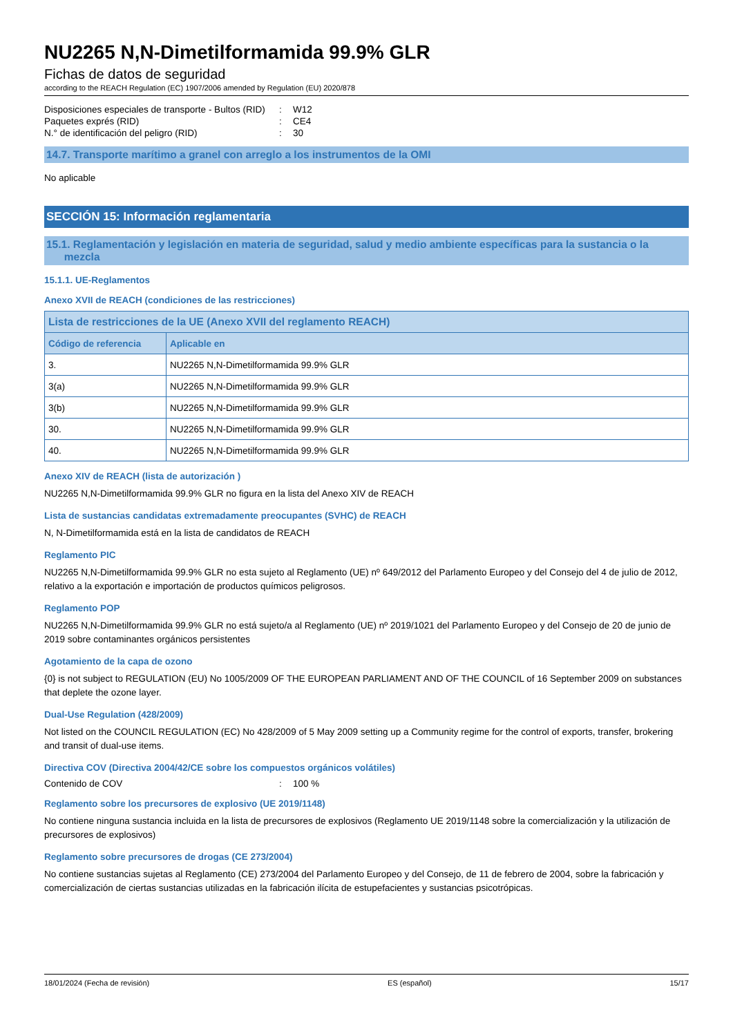NU2265 N,N-Dimetilformamida 99.9% GLR
Fichas de datos de seguridad
according to the REACH Regulation (EC) 1907/2006 amended by Regulation (EU) 2020/878
Disposiciones especiales de transporte - Bultos (RID)
: W12
Paquetes exprés (RID) : CE4
N.° de identificación del peligro (RID) : 30
14.7. Transporte marítimo a granel con arreglo a los instrumentos de la OMI
No aplicable
SECCIÓN 15: Información reglamentaria
15.1. Reglamentación y legislación en materia de seguridad, salud y medio ambiente específicas para la sustancia o la
mezcla
15.1.1. UE-Reglamentos
Anexo XVII de REACH (condiciones de las restricciones)
| Lista de restricciones de la UE (Anexo XVII del reglamento REACH) | |
| --- | --- |
| Código de referencia | Aplicable en |
| 3. | NU2265 N,N-Dimetilformamida 99.9% GLR |
| 3(a) | NU2265 N,N-Dimetilformamida 99.9% GLR |
| 3(b) | NU2265 N,N-Dimetilformamida 99.9% GLR |
| 30. | NU2265 N,N-Dimetilformamida 99.9% GLR |
| 40. | NU2265 N,N-Dimetilformamida 99.9% GLR |
Anexo XIV de REACH (lista de autorización )
NU2265 N,N-Dimetilformamida 99.9% GLR no figura en la lista del Anexo XIV de REACH
Lista de sustancias candidatas extremadamente preocupantes (SVHC) de REACH
N, N-Dimetilformamida está en la lista de candidatos de REACH
Reglamento PIC
NU2265 N,N-Dimetilformamida 99.9% GLR no esta sujeto al Reglamento (UE) nº 649/2012 del Parlamento Europeo y del Consejo del 4 de julio de 2012, relativo a la exportación e importación de productos químicos peligrosos.
Reglamento POP
NU2265 N,N-Dimetilformamida 99.9% GLR no está sujeto/a al Reglamento (UE) nº 2019/1021 del Parlamento Europeo y del Consejo de 20 de junio de 2019 sobre contaminantes orgánicos persistentes
Agotamiento de la capa de ozono
{0} is not subject to REGULATION (EU) No 1005/2009 OF THE EUROPEAN PARLIAMENT AND OF THE COUNCIL of 16 September 2009 on substances that deplete the ozone layer.
Dual-Use Regulation (428/2009)
Not listed on the COUNCIL REGULATION (EC) No 428/2009 of 5 May 2009 setting up a Community regime for the control of exports, transfer, brokering and transit of dual-use items.
Directiva COV (Directiva 2004/42/CE sobre los compuestos orgánicos volátiles)
Contenido de COV : 100 %
Reglamento sobre los precursores de explosivo (UE 2019/1148)
No contiene ninguna sustancia incluida en la lista de precursores de explosivos (Reglamento UE 2019/1148 sobre la comercialización y la utilización de precursores de explosivos)
Reglamento sobre precursores de drogas (CE 273/2004)
No contiene sustancias sujetas al Reglamento (CE) 273/2004 del Parlamento Europeo y del Consejo, de 11 de febrero de 2004, sobre la fabricación y comercialización de ciertas sustancias utilizadas en la fabricación ilícita de estupefacientes y sustancias psicotrópicas.
18/01/2024 (Fecha de revisión) ES (español) 15/17